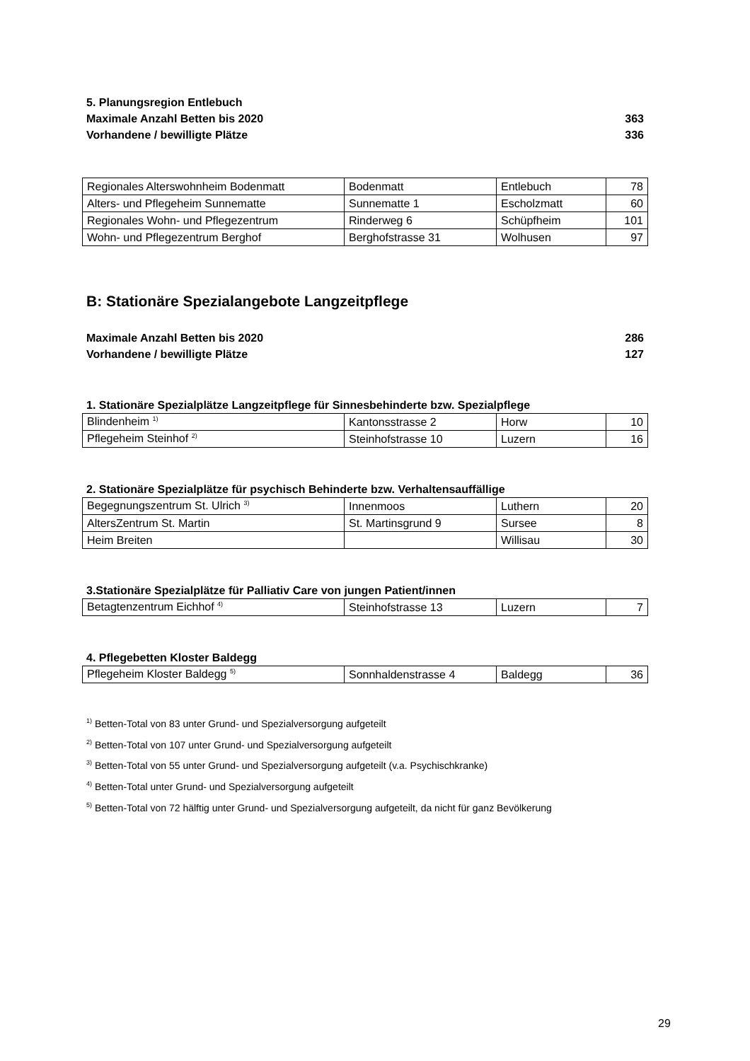5. Planungsregion Entlebuch
Maximale Anzahl Betten bis 2020 363
Vorhandene / bewilligte Plätze 336
| Regionales Alterswohnheim Bodenmatt | Bodenmatt | Entlebuch | 78 |
| Alters- und Pflegeheim Sunnematte | Sunnematte 1 | Escholzmatt | 60 |
| Regionales Wohn- und Pflegezentrum | Rinderweg 6 | Schüpfheim | 101 |
| Wohn- und Pflegezentrum Berghof | Berghofstrasse 31 | Wolhusen | 97 |
B: Stationäre Spezialangebote Langzeitpflege
Maximale Anzahl Betten bis 2020 286
Vorhandene / bewilligte Plätze 127
1. Stationäre Spezialplätze Langzeitpflege für Sinnesbehinderte bzw. Spezialpflege
| Blindenheim <sup>1)</sup> | Kantonsstrasse 2 | Horw | 10 |
| Pflegeheim Steinhof <sup>2)</sup> | Steinhofstrasse 10 | Luzern | 16 |
2. Stationäre Spezialplätze für psychisch Behinderte bzw. Verhaltensauffällige
| Begegnungszentrum St. Ulrich <sup>3)</sup> | Innenmoos | Luthern | 20 |
| AltersZentrum St. Martin | St. Martinsgrund 9 | Sursee | 8 |
| Heim Breiten | | Willisau | 30 |
3.Stationäre Spezialplätze für Palliativ Care von jungen Patient/innen
| Betagtenzentrum Eichhof <sup>4)</sup> | Steinhofstrasse 13 | Luzern | 7 |
4. Pflegebetten Kloster Baldegg
| Pflegeheim Kloster Baldegg <sup>5)</sup> | Sonnhaldenstrasse 4 | Baldegg | 36 |
<sup>1)</sup> Betten-Total von 83 unter Grund- und Spezialversorgung aufgeteilt
<sup>2)</sup> Betten-Total von 107 unter Grund- und Spezialversorgung aufgeteilt
<sup>3)</sup> Betten-Total von 55 unter Grund- und Spezialversorgung aufgeteilt (v.a. Psychischkranke)
<sup>4)</sup> Betten-Total unter Grund- und Spezialversorgung aufgeteilt
<sup>5)</sup> Betten-Total von 72 hälftig unter Grund- und Spezialversorgung aufgeteilt, da nicht für ganz Bevölkerung
29